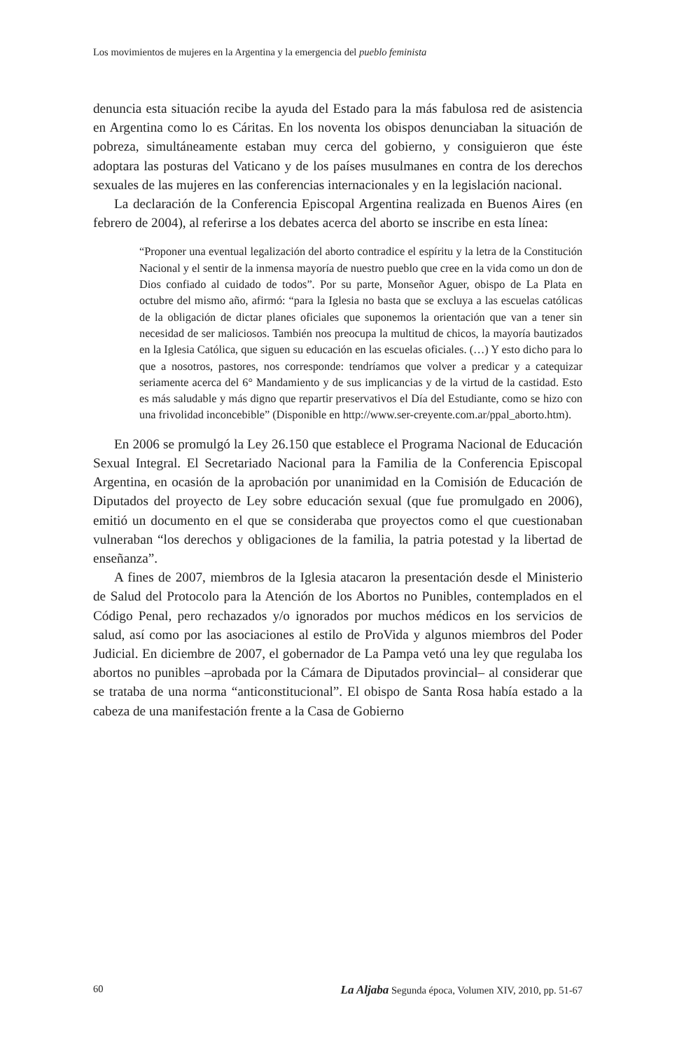Los movimientos de mujeres en la Argentina y la emergencia del pueblo feminista
denuncia esta situación recibe la ayuda del Estado para la más fabulosa red de asistencia en Argentina como lo es Cáritas. En los noventa los obispos denunciaban la situación de pobreza, simultáneamente estaban muy cerca del gobierno, y consiguieron que éste adoptara las posturas del Vaticano y de los países musulmanes en contra de los derechos sexuales de las mujeres en las conferencias internacionales y en la legislación nacional.
La declaración de la Conferencia Episcopal Argentina realizada en Buenos Aires (en febrero de 2004), al referirse a los debates acerca del aborto se inscribe en esta línea:
“Proponer una eventual legalización del aborto contradice el espíritu y la letra de la Constitución Nacional y el sentir de la inmensa mayoría de nuestro pueblo que cree en la vida como un don de Dios confiado al cuidado de todos”. Por su parte, Monseñor Aguer, obispo de La Plata en octubre del mismo año, afirmó: “para la Iglesia no basta que se excluya a las escuelas católicas de la obligación de dictar planes oficiales que suponemos la orientación que van a tener sin necesidad de ser maliciosos. También nos preocupa la multitud de chicos, la mayoría bautizados en la Iglesia Católica, que siguen su educación en las escuelas oficiales. (…) Y esto dicho para lo que a nosotros, pastores, nos corresponde: tendríamos que volver a predicar y a catequizar seriamente acerca del 6° Mandamiento y de sus implicancias y de la virtud de la castidad. Esto es más saludable y más digno que repartir preservativos el Día del Estudiante, como se hizo con una frivolidad inconcebible” (Disponible en http://www.ser-creyente.com.ar/ppal_aborto.htm).
En 2006 se promulgó la Ley 26.150 que establece el Programa Nacional de Educación Sexual Integral. El Secretariado Nacional para la Familia de la Conferencia Episcopal Argentina, en ocasión de la aprobación por unanimidad en la Comisión de Educación de Diputados del proyecto de Ley sobre educación sexual (que fue promulgado en 2006), emitió un documento en el que se consideraba que proyectos como el que cuestionaban vulneraban “los derechos y obligaciones de la familia, la patria potestad y la libertad de enseñanza”.
A fines de 2007, miembros de la Iglesia atacaron la presentación desde el Ministerio de Salud del Protocolo para la Atención de los Abortos no Punibles, contemplados en el Código Penal, pero rechazados y/o ignorados por muchos médicos en los servicios de salud, así como por las asociaciones al estilo de ProVida y algunos miembros del Poder Judicial. En diciembre de 2007, el gobernador de La Pampa vetó una ley que regulaba los abortos no punibles –aprobada por la Cámara de Diputados provincial– al considerar que se trataba de una norma “anticonstitucional”. El obispo de Santa Rosa había estado a la cabeza de una manifestación frente a la Casa de Gobierno
60 La Aljaba Segunda época, Volumen XIV, 2010, pp. 51-67